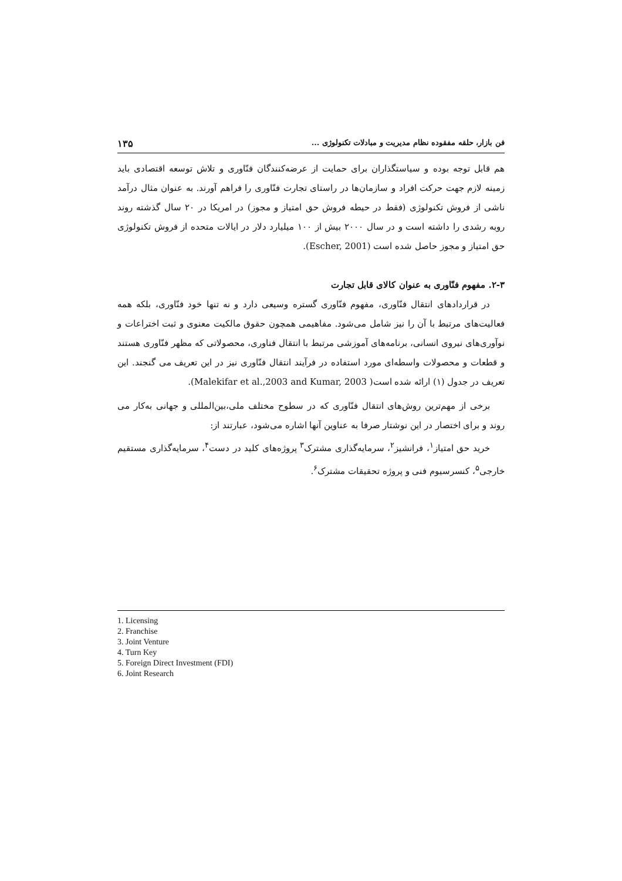فن بازار، حلقه مفقوده نظام مدیریت و مبادلات تکنولوژی ... ۱۳۵
هم قابل توجه بوده و سیاستگذاران برای حمایت از عرضه‌کنندگان فنّاوری و تلاش توسعه اقتصادی باید زمینه لازم جهت حرکت افراد و سازمان‌ها در راستای تجارت فنّاوری را فراهم آورند. به عنوان مثال درآمد ناشی از فروش تکنولوژی (فقط در حیطه فروش حق امتیاز و مجوز) در امریکا در ۲۰ سال گذشته روند روبه رشدی را داشته است و در سال ۲۰۰۰ بیش از ۱۰۰ میلیارد دلار در ایالات متحده از فروش تکنولوژی حق امتیاز و مجوز حاصل شده است (Escher, 2001).
۲-۳. مفهوم فنّاوری به عنوان کالای قابل تجارت
در قراردادهای انتقال فنّاوری، مفهوم فنّاوری گستره وسیعی دارد و نه تنها خود فنّاوری، بلکه همه فعالیت‌های مرتبط با آن را نیز شامل می‌شود. مفاهیمی همچون حقوق مالکیت معنوی و ثبت اختراعات و نوآوری‌های نیروی انسانی، برنامه‌های آموزشی مرتبط با انتقال فناوری، محصولاتی که مظهر فنّاوری هستند و قطعات و محصولات واسطه‌ای مورد استفاده در فرآیند انتقال فنّاوری نیز در این تعریف می گنجند. این تعریف در جدول (۱) ارائه شده است( Malekifar et al.,2003 and Kumar, 2003).
برخی از مهم‌ترین روش‌های انتقال فنّاوری که در سطوح مختلف ملی،بین‌المللی و جهانی به‌کار می روند و برای اختصار در این نوشتار صرفا به عناوین آنها اشاره می‌شود، عبارتند از:
خرید حق امتیاز<sup>۱</sup>، فرانشیز<sup>۲</sup>، سرمایه‌گذاری مشترک<sup>۳</sup> پروژه‌های کلید در دست<sup>۴</sup>، سرمایه‌گذاری مستقیم خارجی<sup>۵</sup>، کنسرسیوم فنی و پروژه تحقیقات مشترک<sup>۶</sup>.
1. Licensing
2. Franchise
3. Joint Venture
4. Turn Key
5. Foreign Direct Investment (FDI)
6. Joint Research